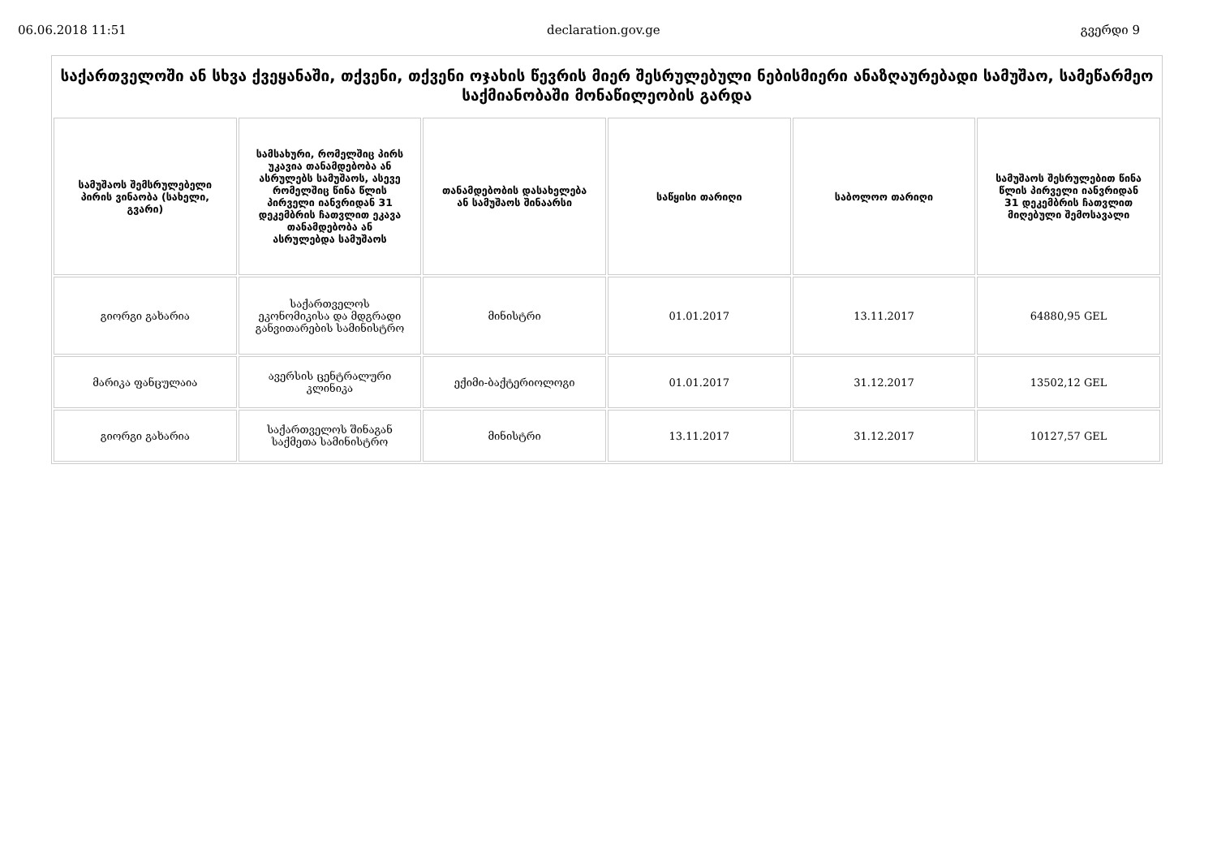06.06.2018 11:51 declaration.gov.ge გვერდი 9
საქართველოში ან სხვა ქვეყანაში, თქვენი, თქვენი ოჯახის წევრის მიერ შესრულებული ნებისმიერი ანაზღაურებადი სამუშაო, სამეწარმეო საქმიანობაში მონაწილეობის გარდა
| სამუშაოს შემსრულებელი პირის ვინაობა (სახელი, გვარი) | სამსახური, რომელშიც პირს უკავია თანამდებობა ან ასრულებს სამუშაოს, ასევე რომელშიც წინა წლის პირველი იანვრიდან 31 დეკემბრის ჩათვლით ეკავა თანამდებობა ან ასრულებდა სამუშაოს | თანამდებობის დასახელება ან სამუშაოს შინაარსი | საწყისი თარიღი | საბოლოო თარიღი | სამუშაოს შესრულებით წინა წლის პირველი იანვრიდან 31 დეკემბრის ჩათვლით მიღებული შემოსავალი |
| --- | --- | --- | --- | --- | --- |
| გიორგი გახარია | საქართველოს ეკონომიკისა და მდგრადი განვითარების სამინისტრო | მინისტრი | 01.01.2017 | 13.11.2017 | 64880,95 GEL |
| მარიკა ფანცულაია | ავერსის ცენტრალური კლინიკა | ექიმი-ბაქტერიოლოგი | 01.01.2017 | 31.12.2017 | 13502,12 GEL |
| გიორგი გახარია | საქართველოს შინაგან საქმეთა სამინისტრო | მინისტრი | 13.11.2017 | 31.12.2017 | 10127,57 GEL |